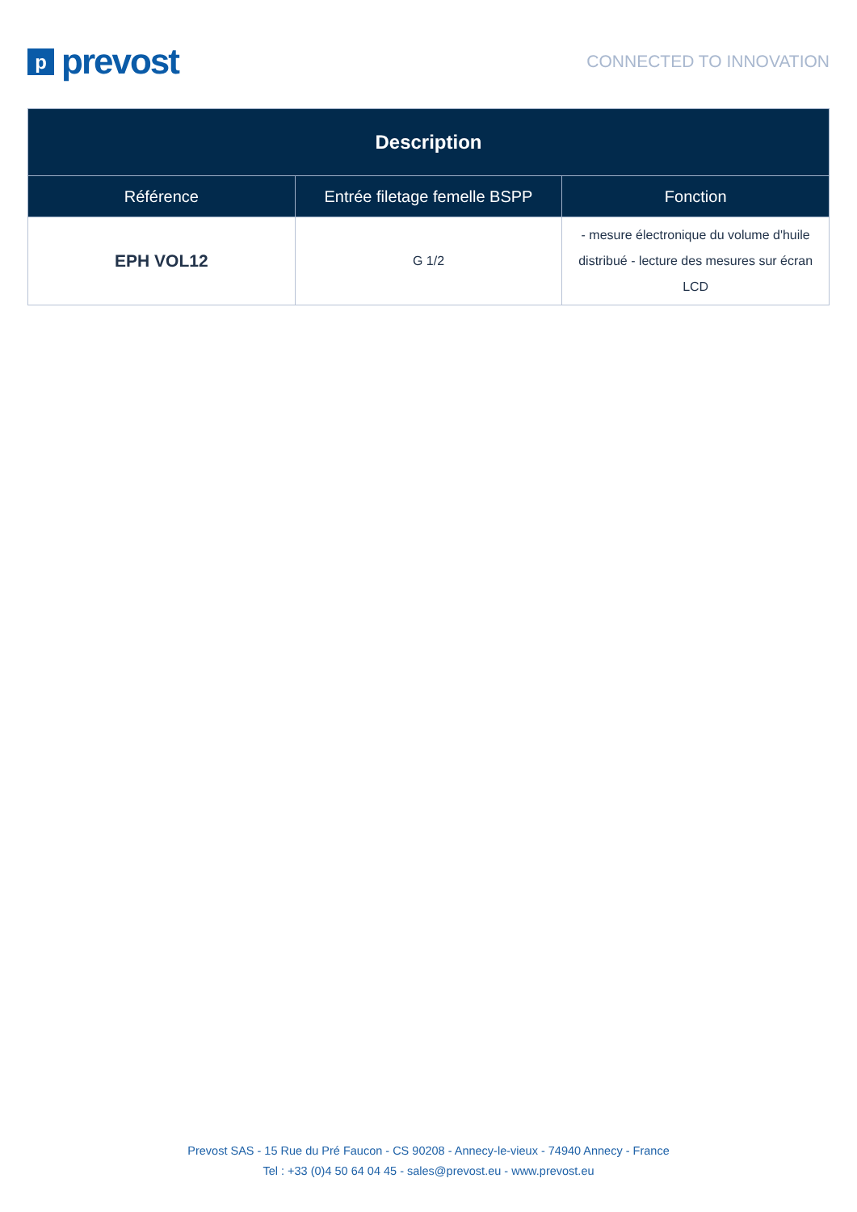pprevost
CONNECTED TO INNOVATION
| Description | | |
| --- | --- | --- |
| Référence | Entrée filetage femelle BSPP | Fonction |
| EPH VOL12 | G 1/2 | - mesure électronique du volume d'huile distribué - lecture des mesures sur écran LCD |
Prevost SAS - 15 Rue du Pré Faucon - CS 90208 - Annecy-le-vieux - 74940 Annecy - France
Tel : +33 (0)4 50 64 04 45 - sales@prevost.eu - www.prevost.eu